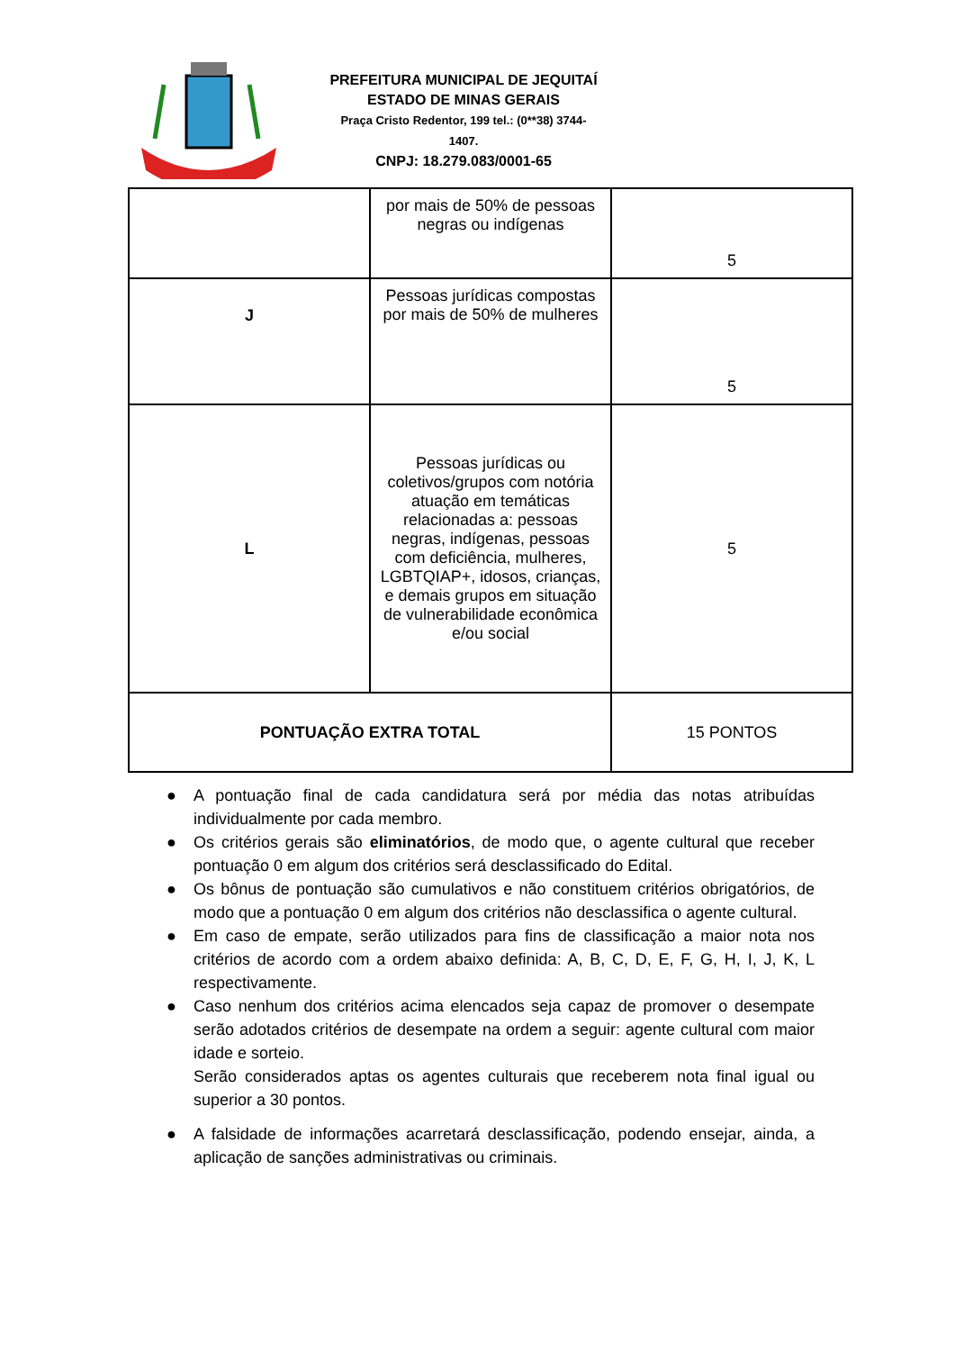PREFEITURA MUNICIPAL DE JEQUITAÍ
ESTADO DE MINAS GERAIS
Praça Cristo Redentor, 199 tel.: (0**38) 3744-1407.
CNPJ: 18.279.083/0001-65
| | por mais de 50% de pessoas negras ou indígenas | 5 |
| J | Pessoas jurídicas compostas por mais de 50% de mulheres | 5 |
| L | Pessoas jurídicas ou coletivos/grupos com notória atuação em temáticas relacionadas a: pessoas negras, indígenas, pessoas com deficiência, mulheres, LGBTQIAP+, idosos, crianças, e demais grupos em situação de vulnerabilidade econômica e/ou social | 5 |
| PONTUAÇÃO EXTRA TOTAL | | 15 PONTOS |
● A pontuação final de cada candidatura será por média das notas atribuídas individualmente por cada membro.
● Os critérios gerais são eliminatórios, de modo que, o agente cultural que receber pontuação 0 em algum dos critérios será desclassificado do Edital.
● Os bônus de pontuação são cumulativos e não constituem critérios obrigatórios, de modo que a pontuação 0 em algum dos critérios não desclassifica o agente cultural.
● Em caso de empate, serão utilizados para fins de classificação a maior nota nos critérios de acordo com a ordem abaixo definida: A, B, C, D, E, F, G, H, I, J, K, L respectivamente.
● Caso nenhum dos critérios acima elencados seja capaz de promover o desempate serão adotados critérios de desempate na ordem a seguir: agente cultural com maior idade e sorteio.
Serão considerados aptas os agentes culturais que receberem nota final igual ou superior a 30 pontos.
● A falsidade de informações acarretará desclassificação, podendo ensejar, ainda, a aplicação de sanções administrativas ou criminais.